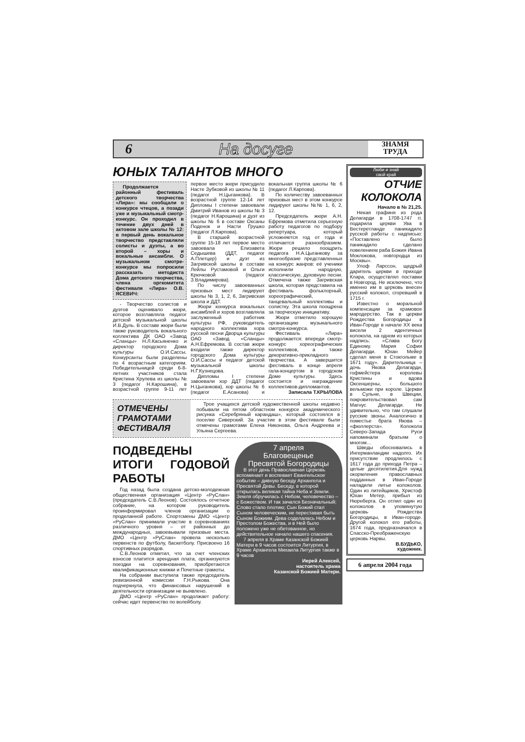6 На досуге
ЗНАМЯ
ТРУДА
ЮНЫХ ТАЛАНТОВ МНОГО
Продолжается районный фестиваль детского творчества «Лира»: мы сообщали о конкурсе чтецов, а позади уже и музыкальный смотр-конкурс. Он проходил в течение двух дней в актовом зале школы № 12: в первый день вокальное творчество представляли солисты и дуэты, а во второй – хоры и вокальные ансамбли. О музыкальном смотре-конкурсе мы попросили рассказать методиста Дома детского творчества, члена оргкомитета фестиваля «Лира» О.В. ЯСЕВИЧ:
- Творчество солистов и дуэтов оценивало жюри, которое возглавляла педагог детской музыкальной школы И.В.Дуль. В составе жюри были также руководитель вокального коллектива ДК ОАО «Завод «Сланцы» Н.Л.Касьяненко и директор городского Дома культуры О.И.Сассы. Конкурсанты были разделены по 4 возрастным категориям. Победительницей среди 6-8-летних участников стала Кристина Хрулева из школы № 3 (педагог Н.Карошина), в возрастной группе 9-11 лет первое место жюри присудило Насте Зубковой из школы № 11 (педагог Н.Цыганкова). В возрастной группе 12-14 лет Дипломы I степени завоевали Дмитрий Иванов из школы № 3 (педагог Н.Карошина) и дуэт из школы № 6 в составе Оксаны Поденок и Насти Грушко (педагог Л.Карпова).
В старшей возрастной группе 15-18 лет первое место завоевала Елизавета Седышева (ДДТ, педагог А.Плетцер) и дуэт из Загривской школы в составе Лейлы Рустамовой и Ольги Крючковой (педагог З.Владимирова).
По числу завоеванных призовых мест лидируют школы № 3, 1, 2, 6, Загривская школа и ДДТ.
Жюри конкурса вокальных ансамблей и хоров возглавляла заслуженный работник культуры РФ, руководитель народного коллектива хора русской песни Дворца культуры ОАО «Завод «Сланцы» А.Н.Ефремова. В состав жюри входили также директор городского Дома культуры О.И.Сассы и педагог детской музыкальной школы Н.Г.Кузнецова.
Дипломы I степени завоевали хор ДДТ (педагог Н.Цыганкова), хор школы № 6 (педагог Е.Асанова) и вокальная группа школы № 6 (педагог Л.Карпова).
По количеству завоеванных призовых мест в этом конкурсе лидируют школы №№ 1, 6, 2, 12.
Председатель жюри А.Н. Ефремова отметила серьезную работу педагогов по подбору репертуара, который усложняется год от года и отличается разнообразием. Жюри решило поощрить педагога Н.А.Цыганкову за многообразие представленных на конкурс жанров: её ученики исполнили народную, классическую, духовную песни. Отмечена также Загривская школа, которая представила на фестиваль фольклорный, хореографический, танцевальный коллективы и солистку. Эта школа поощрена за творческую инициативу.
Жюри отметило хорошую организацию музыкального смотра-конкурса.
Фестиваль «Лира» продолжается: впереди смотр-конкурс хореографических коллективов, а также декоративно-прикладного творчества. А завершится фестиваль в конце апреля гала-концертом в городском Доме культуры. Здесь состоится и награждение коллективов-дипломантов.
Записала Т.КРЫЛОВА
ОТМЕЧЕНЫ ГРАМОТАМИ ФЕСТИВАЛЯ
Трое учащихся детской художественной школы недавно побывали на пятом областном конкурсе академического рисунка «Серебряный карандаш», который состоялся в поселке Сиверский. За участие в этом фестивале были отмечены грамотами Елена Никонова, Ольга Андреева и Ульяна Сергеева.
ПОДВЕДЕНЫ ИТОГИ ГОДОВОЙ РАБОТЫ
Год назад была создана детско-молодежная общественная организация «Центр «РуСлан» (председатель С.В.Леонов). Состоялось отчетное собрание, на котором руководитель проинформировал членов организации о проделанной работе. Спортсмены ДМО «Центр «РуСлан» принимали участие в соревнованиях различного уровня – от районных до международных, завоевывали призовые места. ДМО «Центр «РуСлан» провела несколько первенств по футболу, баскетболу. Присвоено 16 спортивных разрядов.
С.В.Леонов отметил, что за счет членских взносов платится арендная плата, организуются поездки на соревнования, приобретаются квалификационные книжки и Почетные грамоты.
На собрании выступила также председатель ревизионной комиссии Г.Н.Рыкова. Она подчеркнула, что финансовых нарушений в деятельности организации не выявлено.
ДМО «Центр «РуСлан» продолжает работу: сейчас идет первенство по волейболу.
7 апреля
Благовещенье
Пресвятой Богородицы
В этот день Православная Церковь вспоминает и воспевает Евангельское событие – дивную беседу Архангела и Пресвятой Девы. Беседу, в которой открылась великая тайна Неба и Земли. Земля обручилась с Небом, человечество – с Божеством. И так зачался Безначальный; Слово стало плотию; Сын Божий стал Сыном человеческим, не переставая быть Сыном Божиим. Дева соделалась Небом и Престолом Божества, и в Ней было положено уже не обетованное, но действительное начало нашего спасения.
7 апреля в Храме Казанской Божией Матери в 9 часов состоится Литургия, в Храме Архангела Михаила Литургия также в 9 часов
Иерей Алексей,
настоятель храма
Казанской Божией Матери.
Люби и знай
свой край
ОТЧИЕ КОЛОКОЛА
Начало в № 21,25.
Некая графиня из рода Делагарди в 1708-1747 гг. подарила церкви Ува в Вестеретланде паникадило русской работы с надписью: «Поставлено было паникадило сделано повелением раба Божия Ивана Моклокова, новгородца из Москвы».
Улоф Ларссон, щедрый даритель церкви в приходе Клара, осуществлял поставки в Новгород. Не исключено, что именно им в церковь внесен русский колокол, сгоревший в 1715 г.
Известно о моральной компенсации за храмовое мародерство. Так в церкви Рождества Богородицы в Иван-Городе в начале XX века висели 2 идентичных колокола, на одном из которых надпись: «Слава Богу Единому. Мария София Делагарди. Юхан Мейер сделал меня в Стокгольме в 1671 году». Дарительница – дочь Якова Делагарди, гофмейстера королевы Кристины и вдова Оксеншерны, - большого вельможи при короле. Церкви в Сульне, в Швеции, покровительствовал сам Магнус Делагарди. Не удивительно, что там слушали русские звоны. Аналогично в поместье брата Якова – «фюллерста». Колокола Северо-Запада Руси напоминали братьям о многом…
Шведы обосновались в Ингерманландии надолго. Их присутствие продлилось с 1617 года до прихода Петра – целые десятилетия.Для нужд окормления православных подданных в Иван-Городе наладили литье колоколов. Один из литейщиков, Христоф Юхан Метер, прибыл из Нюрнберга. Он отлил один из колоколов в упомянутую церковь Рождества Богородицы, в Иван-городе. Другой колокол его работы, 1674 года, предназначался в Спасско-Преображенскую церковь Нарвы.
В.БУДЬКО,
художник.
6 апреля 2004 года